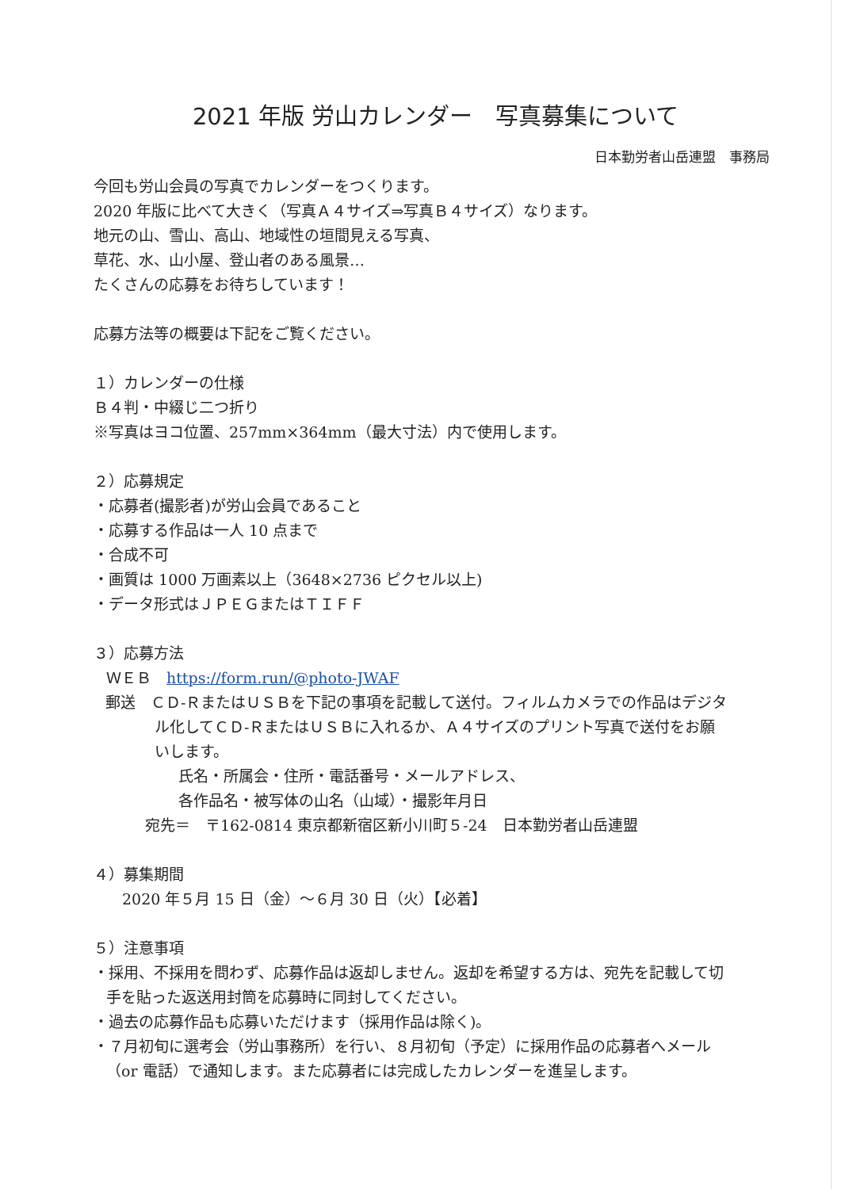2021 年版 労山カレンダー　写真募集について
日本勤労者山岳連盟　事務局
今回も労山会員の写真でカレンダーをつくります。
2020 年版に比べて大きく（写真Ａ４サイズ⇒写真Ｂ４サイズ）なります。
地元の山、雪山、高山、地域性の垣間見える写真、
草花、水、山小屋、登山者のある風景…
たくさんの応募をお待ちしています！
応募方法等の概要は下記をご覧ください。
１）カレンダーの仕様
Ｂ４判・中綴じ二つ折り
※写真はヨコ位置、257mm×364mm（最大寸法）内で使用します。
２）応募規定
・応募者(撮影者)が労山会員であること
・応募する作品は一人 10 点まで
・合成不可
・画質は 1000 万画素以上（3648×2736 ピクセル以上)
・データ形式はＪＰＥＧまたはＴＩＦＦ
３）応募方法
ＷＥＢ　https://form.run/@photo-JWAF
郵送　ＣＤ-ＲまたはＵＳＢを下記の事項を記載して送付。フィルムカメラでの作品はデジタル化してＣＤ-ＲまたはＵＳＢに入れるか、Ａ４サイズのプリント写真で送付をお願いします。
氏名・所属会・住所・電話番号・メールアドレス、
各作品名・被写体の山名（山域）・撮影年月日
宛先＝　〒162-0814 東京都新宿区新小川町５-24　日本勤労者山岳連盟
４）募集期間
2020 年５月 15 日（金）～６月 30 日（火）【必着】
５）注意事項
・採用、不採用を問わず、応募作品は返却しません。返却を希望する方は、宛先を記載して切手を貼った返送用封筒を応募時に同封してください。
・過去の応募作品も応募いただけます（採用作品は除く)。
・７月初旬に選考会（労山事務所）を行い、８月初旬（予定）に採用作品の応募者へメール（or 電話）で通知します。また応募者には完成したカレンダーを進呈します。